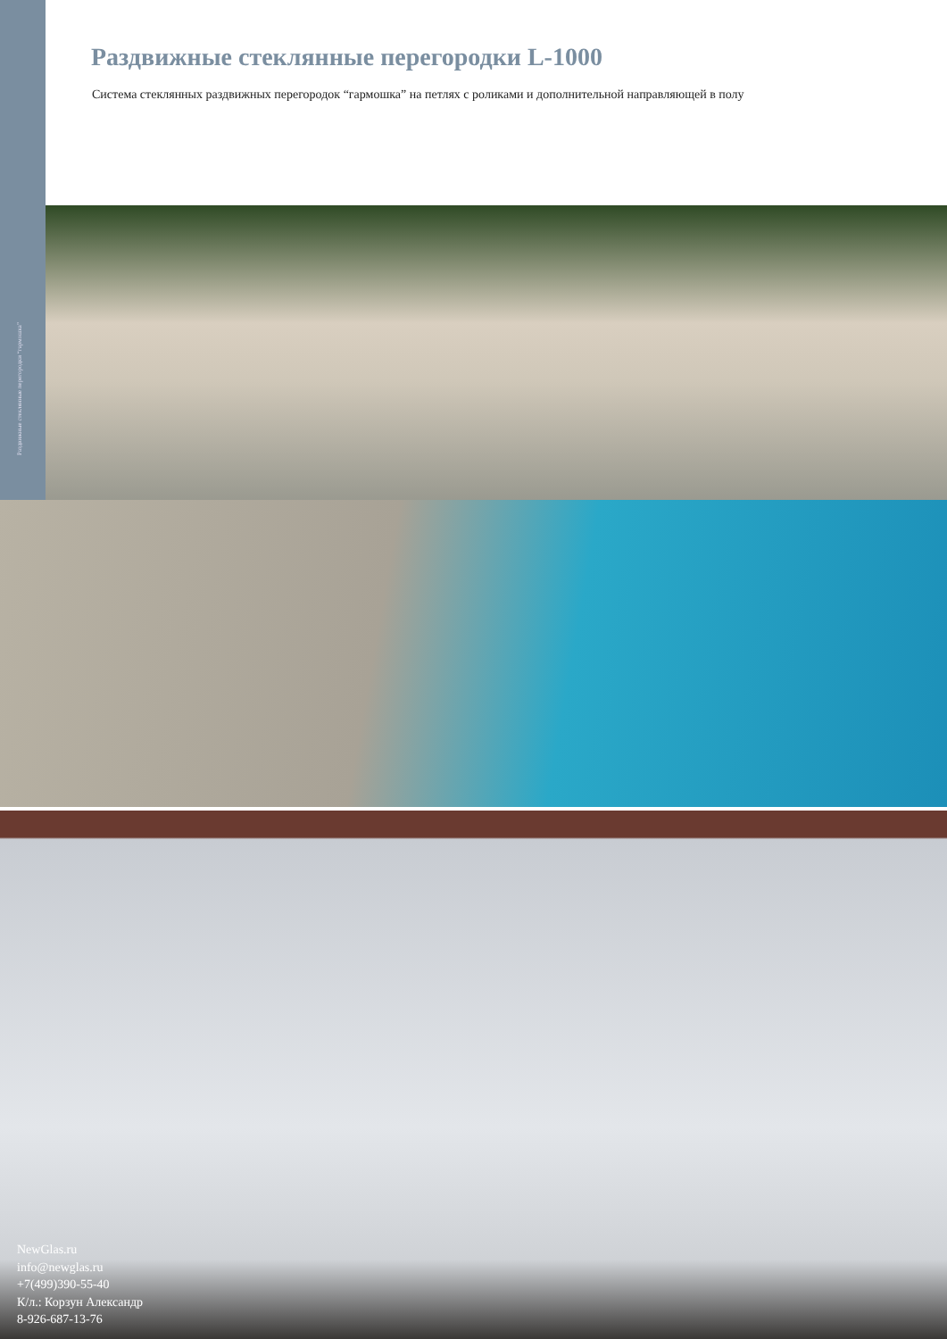Раздвижные стеклянные перегородки “гармошка”
Раздвижные стеклянные перегородки L-1000
Система стеклянных раздвижных перегородок “гармошка” на петлях с роликами и дополнительной направляющей в полу
NewGlas.ru
info@newglas.ru
+7(499)390-55-40
К/л.: Корзун Александр
8-926-687-13-76